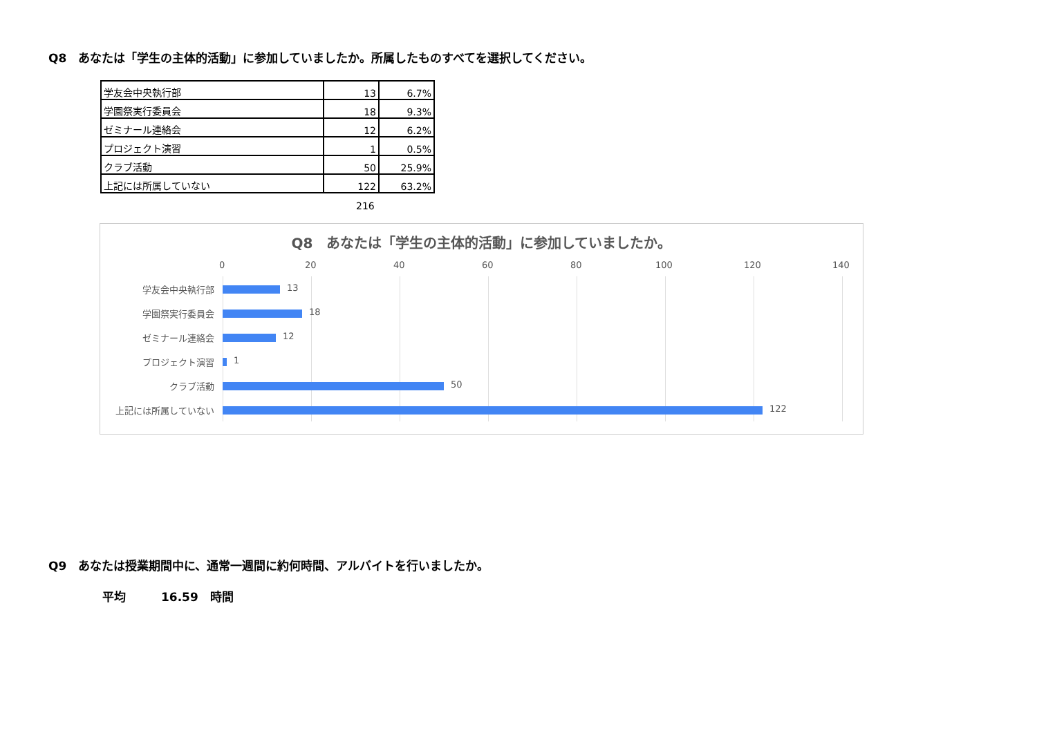Q8　あなたは「学生の主体的活動」に参加していましたか。所属したものすべてを選択してください。
| 学友会中央執行部 | 13 | 6.7% |
| 学園祭実行委員会 | 18 | 9.3% |
| ゼミナール連絡会 | 12 | 6.2% |
| プロジェクト演習 | 1 | 0.5% |
| クラブ活動 | 50 | 25.9% |
| 上記には所属していない | 122 | 63.2% |
216
Q8　あなたは「学生の主体的活動」に参加していましたか。
0 20 40 60 80 100 120 140
学友会中央執行部 13
学園祭実行委員会 18
ゼミナール連絡会 12
プロジェクト演習 1
クラブ活動 50
上記には所属していない 122
Q9　あなたは授業期間中に、通常一週間に約何時間、アルバイトを行いましたか。
平均　　　16.59　時間